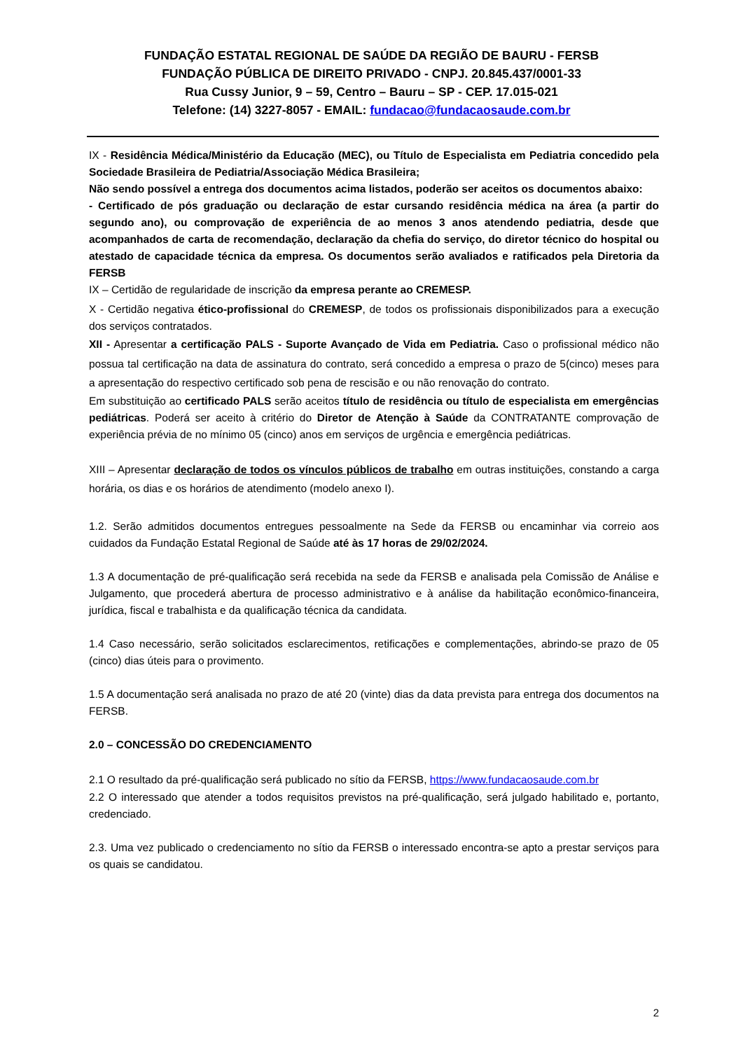FUNDAÇÃO ESTATAL REGIONAL DE SAÚDE DA REGIÃO DE BAURU - FERSB
FUNDAÇÃO PÚBLICA DE DIREITO PRIVADO - CNPJ. 20.845.437/0001-33
Rua Cussy Junior, 9 – 59, Centro – Bauru – SP - CEP. 17.015-021
Telefone: (14) 3227-8057 - EMAIL: fundacao@fundacaosaude.com.br
IX - Residência Médica/Ministério da Educação (MEC), ou Título de Especialista em Pediatria concedido pela Sociedade Brasileira de Pediatria/Associação Médica Brasileira;
Não sendo possível a entrega dos documentos acima listados, poderão ser aceitos os documentos abaixo:
- Certificado de pós graduação ou declaração de estar cursando residência médica na área (a partir do segundo ano), ou comprovação de experiência de ao menos 3 anos atendendo pediatria, desde que acompanhados de carta de recomendação, declaração da chefia do serviço, do diretor técnico do hospital ou atestado de capacidade técnica da empresa. Os documentos serão avaliados e ratificados pela Diretoria da FERSB
IX – Certidão de regularidade de inscrição da empresa perante ao CREMESP.
X - Certidão negativa ético-profissional do CREMESP, de todos os profissionais disponibilizados para a execução dos serviços contratados.
XII - Apresentar a certificação PALS - Suporte Avançado de Vida em Pediatria. Caso o profissional médico não possua tal certificação na data de assinatura do contrato, será concedido a empresa o prazo de 5(cinco) meses para a apresentação do respectivo certificado sob pena de rescisão e ou não renovação do contrato.
Em substituição ao certificado PALS serão aceitos título de residência ou título de especialista em emergências pediátricas. Poderá ser aceito à critério do Diretor de Atenção à Saúde da CONTRATANTE comprovação de experiência prévia de no mínimo 05 (cinco) anos em serviços de urgência e emergência pediátricas.
XIII – Apresentar declaração de todos os vínculos públicos de trabalho em outras instituições, constando a carga horária, os dias e os horários de atendimento (modelo anexo I).
1.2. Serão admitidos documentos entregues pessoalmente na Sede da FERSB ou encaminhar via correio aos cuidados da Fundação Estatal Regional de Saúde até às 17 horas de 29/02/2024.
1.3 A documentação de pré-qualificação será recebida na sede da FERSB e analisada pela Comissão de Análise e Julgamento, que procederá abertura de processo administrativo e à análise da habilitação econômico-financeira, jurídica, fiscal e trabalhista e da qualificação técnica da candidata.
1.4 Caso necessário, serão solicitados esclarecimentos, retificações e complementações, abrindo-se prazo de 05 (cinco) dias úteis para o provimento.
1.5 A documentação será analisada no prazo de até 20 (vinte) dias da data prevista para entrega dos documentos na FERSB.
2.0 – CONCESSÃO DO CREDENCIAMENTO
2.1 O resultado da pré-qualificação será publicado no sítio da FERSB, https://www.fundacaosaude.com.br
2.2 O interessado que atender a todos requisitos previstos na pré-qualificação, será julgado habilitado e, portanto, credenciado.
2.3. Uma vez publicado o credenciamento no sítio da FERSB o interessado encontra-se apto a prestar serviços para os quais se candidatou.
2